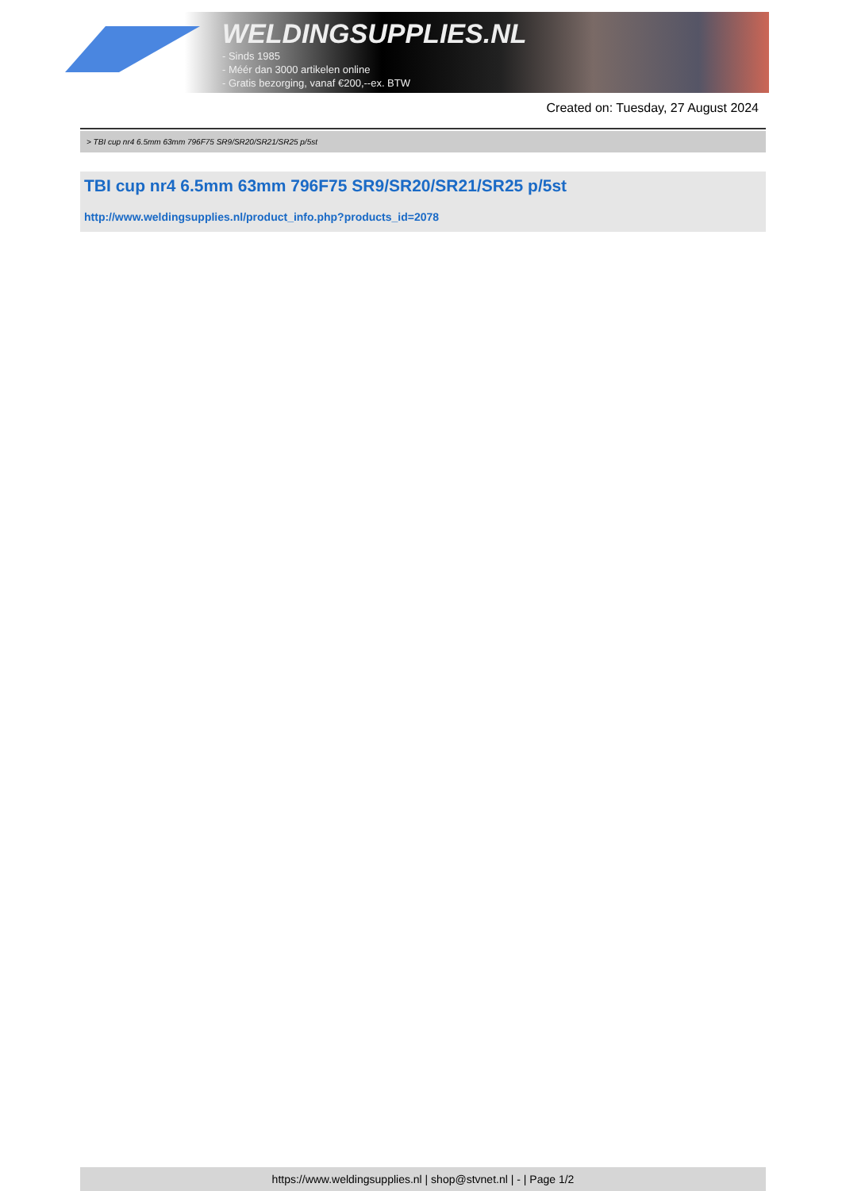WELDINGSUPPLIES.NL
- Sinds 1985
- Méér dan 3000 artikelen online
- Gratis bezorging, vanaf €200,--ex. BTW
Created on: Tuesday, 27 August 2024
> TBI cup nr4 6.5mm 63mm 796F75 SR9/SR20/SR21/SR25 p/5st
TBI cup nr4 6.5mm 63mm 796F75 SR9/SR20/SR21/SR25 p/5st
http://www.weldingsupplies.nl/product_info.php?products_id=2078
https://www.weldingsupplies.nl | shop@stvnet.nl | - | Page 1/2